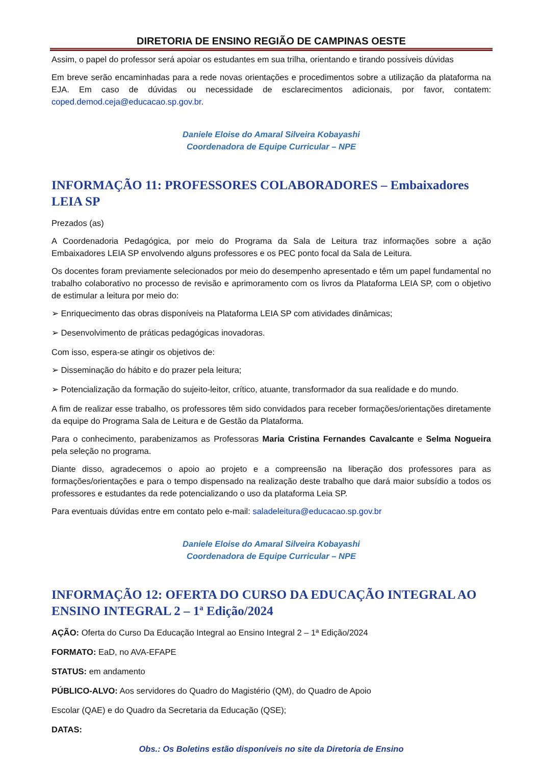DIRETORIA DE ENSINO REGIÃO DE CAMPINAS OESTE
Assim, o papel do professor será apoiar os estudantes em sua trilha, orientando e tirando possíveis dúvidas
Em breve serão encaminhadas para a rede novas orientações e procedimentos sobre a utilização da plataforma na EJA. Em caso de dúvidas ou necessidade de esclarecimentos adicionais, por favor, contatem: coped.demod.ceja@educacao.sp.gov.br.
Daniele Eloise do Amaral Silveira Kobayashi
Coordenadora de Equipe Curricular – NPE
INFORMAÇÃO 11: PROFESSORES COLABORADORES – Embaixadores LEIA SP
Prezados (as)
A Coordenadoria Pedagógica, por meio do Programa da Sala de Leitura traz informações sobre a ação Embaixadores LEIA SP envolvendo alguns professores e os PEC ponto focal da Sala de Leitura.
Os docentes foram previamente selecionados por meio do desempenho apresentado e têm um papel fundamental no trabalho colaborativo no processo de revisão e aprimoramento com os livros da Plataforma LEIA SP, com o objetivo de estimular a leitura por meio do:
➢ Enriquecimento das obras disponíveis na Plataforma LEIA SP com atividades dinâmicas;
➢ Desenvolvimento de práticas pedagógicas inovadoras.
Com isso, espera-se atingir os objetivos de:
➢ Disseminação do hábito e do prazer pela leitura;
➢ Potencialização da formação do sujeito-leitor, crítico, atuante, transformador da sua realidade e do mundo.
A fim de realizar esse trabalho, os professores têm sido convidados para receber formações/orientações diretamente da equipe do Programa Sala de Leitura e de Gestão da Plataforma.
Para o conhecimento, parabenizamos as Professoras Maria Cristina Fernandes Cavalcante e Selma Nogueira pela seleção no programa.
Diante disso, agradecemos o apoio ao projeto e a compreensão na liberação dos professores para as formações/orientações e para o tempo dispensado na realização deste trabalho que dará maior subsídio a todos os professores e estudantes da rede potencializando o uso da plataforma Leia SP.
Para eventuais dúvidas entre em contato pelo e-mail: saladeleitura@educacao.sp.gov.br
Daniele Eloise do Amaral Silveira Kobayashi
Coordenadora de Equipe Curricular – NPE
INFORMAÇÃO 12: OFERTA DO CURSO DA EDUCAÇÃO INTEGRAL AO ENSINO INTEGRAL 2 – 1ª Edição/2024
AÇÃO: Oferta do Curso Da Educação Integral ao Ensino Integral 2 – 1ª Edição/2024
FORMATO: EaD, no AVA-EFAPE
STATUS: em andamento
PÚBLICO-ALVO: Aos servidores do Quadro do Magistério (QM), do Quadro de Apoio
Escolar (QAE) e do Quadro da Secretaria da Educação (QSE);
DATAS:
Obs.: Os Boletins estão disponíveis no site da Diretoria de Ensino